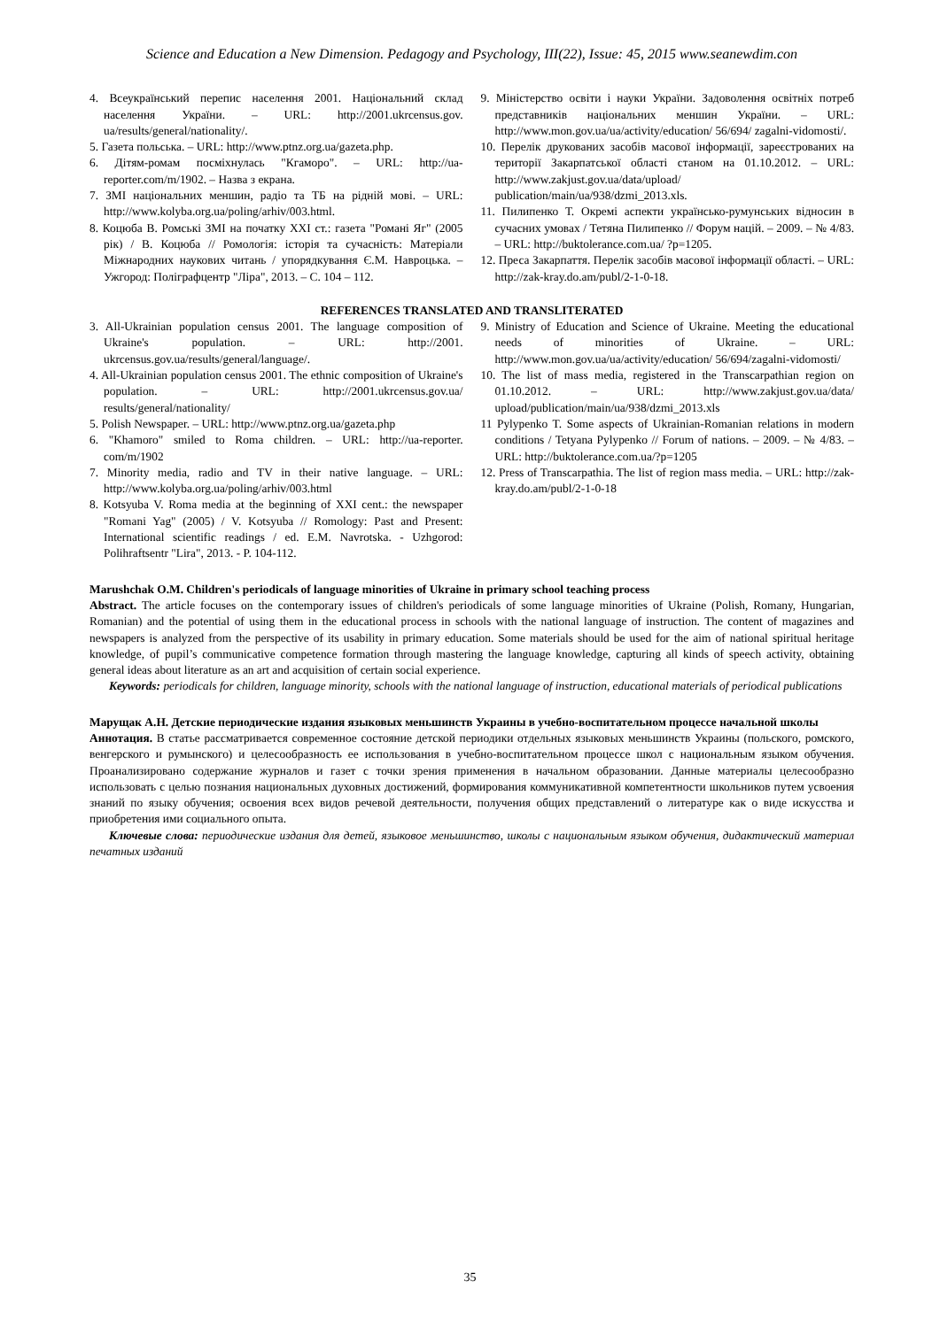Science and Education a New Dimension. Pedagogy and Psychology, III(22), Issue: 45, 2015 www.seanewdim.con
4. Всеукраїнський перепис населення 2001. Національний склад населення України. – URL: http://2001.ukrcensus.gov. ua/results/general/nationality/.
5. Газета польська. – URL: http://www.ptnz.org.ua/gazeta.php.
6. Дітям-ромам посміхнулась "Кгаморо". – URL: http://ua-reporter.com/m/1902. – Назва з екрана.
7. ЗМІ національних меншин, радіо та ТБ на рідній мові. – URL: http://www.kolyba.org.ua/poling/arhiv/003.html.
8. Коцюба В. Ромські ЗМІ на початку XXI ст.: газета "Романі Яг" (2005 рік) / В. Коцюба // Ромологія: історія та сучасність: Матеріали Міжнародних наукових читань / упорядкування Є.М. Навроцька. – Ужгород: Поліграфцентр "Ліра", 2013. – С. 104 – 112.
9. Міністерство освіти і науки України. Задоволення освітніх потреб представників національних меншин України. – URL: http://www.mon.gov.ua/ua/activity/education/ 56/694/ zagalni-vidomosti/.
10. Перелік друкованих засобів масової інформації, зареєстрованих на території Закарпатської області станом на 01.10.2012. – URL: http://www.zakjust.gov.ua/data/upload/ publication/main/ua/938/dzmi_2013.xls.
11. Пилипенко Т. Окремі аспекти українсько-румунських відносин в сучасних умовах / Тетяна Пилипенко // Форум націй. – 2009. – № 4/83. – URL: http://buktolerance.com.ua/ ?p=1205.
12. Преса Закарпаття. Перелік засобів масової інформації області. – URL: http://zak-kray.do.am/publ/2-1-0-18.
REFERENCES TRANSLATED AND TRANSLITERATED
3. All-Ukrainian population census 2001. The language composition of Ukraine's population. – URL: http://2001. ukrcensus.gov.ua/results/general/language/.
4. All-Ukrainian population census 2001. The ethnic composition of Ukraine's population. – URL: http://2001.ukrcensus.gov.ua/ results/general/nationality/
5. Polish Newspaper. – URL: http://www.ptnz.org.ua/gazeta.php
6. "Khamoro" smiled to Roma children. – URL: http://ua-reporter. com/m/1902
7. Minority media, radio and TV in their native language. – URL: http://www.kolyba.org.ua/poling/arhiv/003.html
8. Kotsyuba V. Roma media at the beginning of XXI cent.: the newspaper "Romani Yag" (2005) / V. Kotsyuba // Romology: Past and Present: International scientific readings / ed. E.M. Navrotska. - Uzhgorod: Polihraftsentr "Lira", 2013. - P. 104-112.
9. Ministry of Education and Science of Ukraine. Meeting the educational needs of minorities of Ukraine. – URL: http://www.mon.gov.ua/ua/activity/education/ 56/694/zagalni-vidomosti/
10. The list of mass media, registered in the Transcarpathian region on 01.10.2012. – URL: http://www.zakjust.gov.ua/data/ upload/publication/main/ua/938/dzmi_2013.xls
11 Pylypenko T. Some aspects of Ukrainian-Romanian relations in modern conditions / Tetyana Pylypenko // Forum of nations. – 2009. – № 4/83. – URL: http://buktolerance.com.ua/?p=1205
12. Press of Transcarpathia. The list of region mass media. – URL: http://zak-kray.do.am/publ/2-1-0-18
Marushchak O.M. Children's periodicals of language minorities of Ukraine in primary school teaching process
Abstract. The article focuses on the contemporary issues of children's periodicals of some language minorities of Ukraine (Polish, Romany, Hungarian, Romanian) and the potential of using them in the educational process in schools with the national language of instruction. The content of magazines and newspapers is analyzed from the perspective of its usability in primary education. Some materials should be used for the aim of national spiritual heritage knowledge, of pupil’s communicative competence formation through mastering the language knowledge, capturing all kinds of speech activity, obtaining general ideas about literature as an art and acquisition of certain social experience.
Keywords: periodicals for children, language minority, schools with the national language of instruction, educational materials of periodical publications
Марущак А.Н. Детские периодические издания языковых меньшинств Украины в учебно-воспитательном процессе начальной школы
Аннотация. В статье рассматривается современное состояние детской периодики отдельных языковых меньшинств Украины (польского, ромского, венгерского и румынского) и целесообразность ее использования в учебно-воспитательном процессе школ с национальным языком обучения. Проанализировано содержание журналов и газет с точки зрения применения в начальном образовании. Данные материалы целесообразно использовать с целью познания национальных духовных достижений, формирования коммуникативной компетентности школьников путем усвоения знаний по языку обучения; освоения всех видов речевой деятельности, получения общих представлений о литературе как о виде искусства и приобретения ими социального опыта.
Ключевые слова: периодические издания для детей, языковое меньшинство, школы с национальным языком обучения, дидактический материал печатных изданий
35